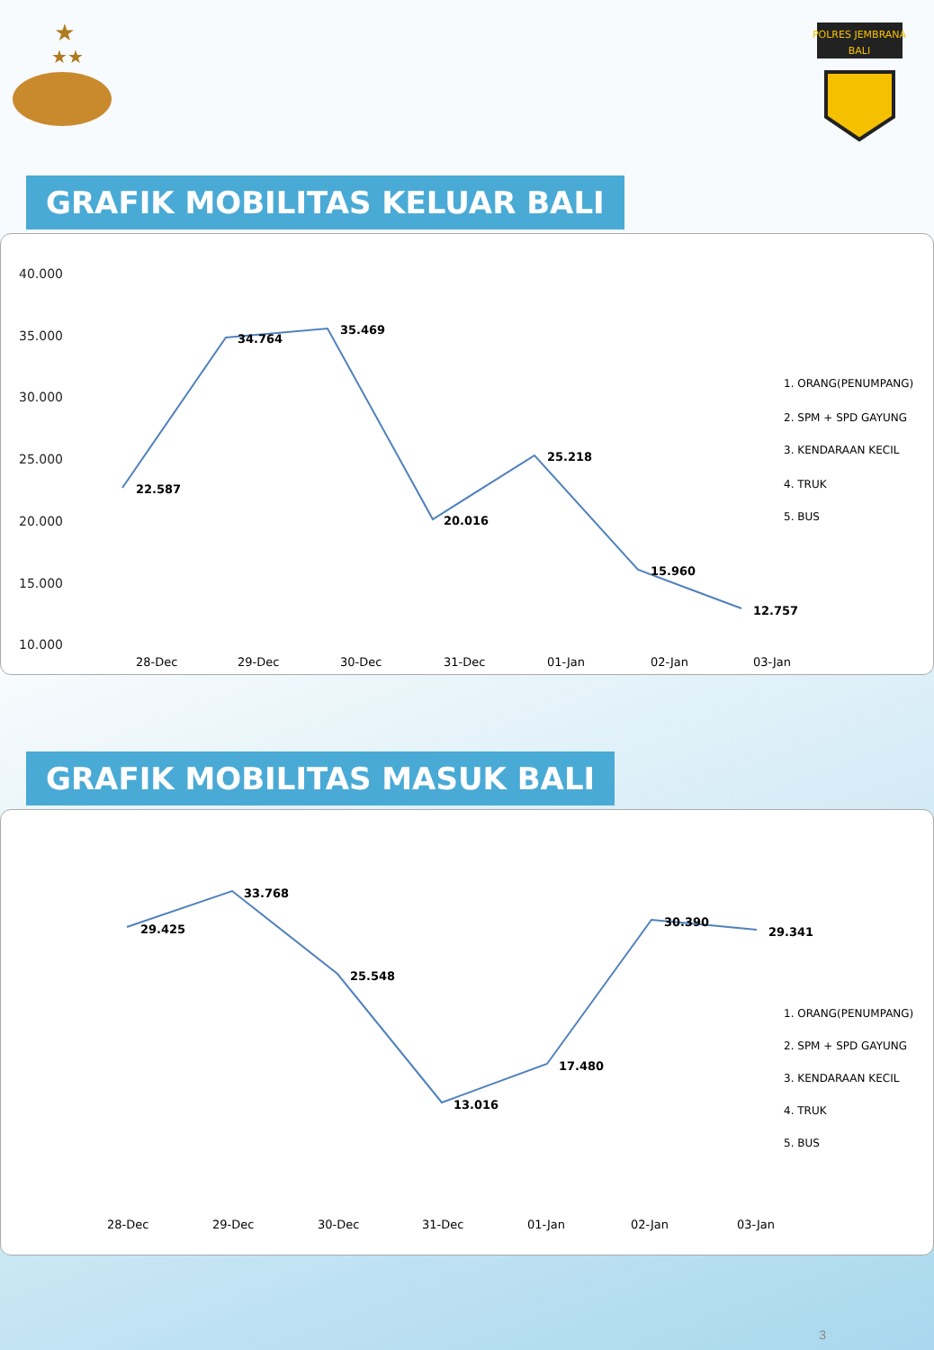★
★★
POLRES JEMBRANA
BALI
GRAFIK MOBILITAS KELUAR BALI
40.000
35.000
30.000
25.000
20.000
15.000
10.000
22.587
34.764
35.469
20.016
25.218
15.960
12.757
1. ORANG(PENUMPANG)
2. SPM + SPD GAYUNG
3. KENDARAAN KECIL
4. TRUK
5. BUS
28-Dec
29-Dec
30-Dec
31-Dec
01-Jan
02-Jan
03-Jan
GRAFIK MOBILITAS MASUK BALI
29.425
33.768
25.548
13.016
17.480
30.390
29.341
1. ORANG(PENUMPANG)
2. SPM + SPD GAYUNG
3. KENDARAAN KECIL
4. TRUK
5. BUS
28-Dec
29-Dec
30-Dec
31-Dec
01-Jan
02-Jan
03-Jan
3